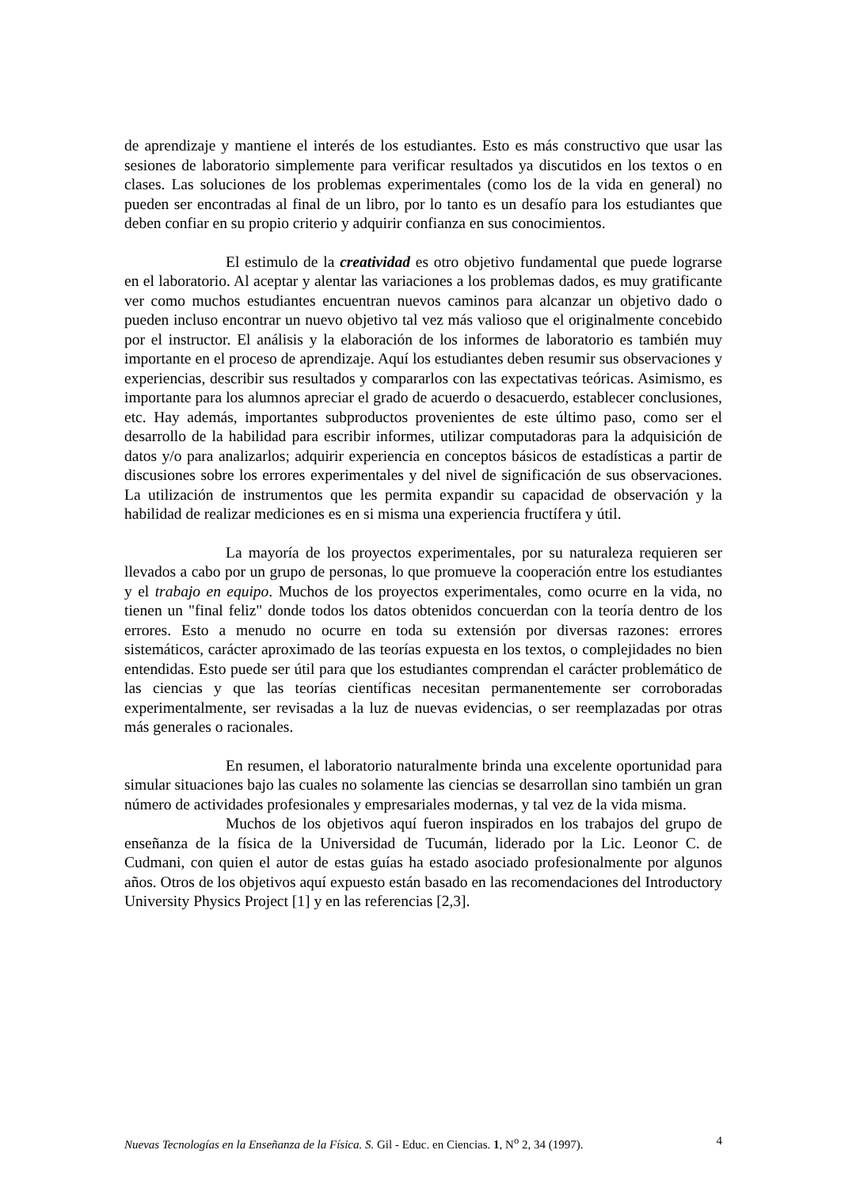de aprendizaje y mantiene el interés de los estudiantes. Esto es más constructivo que usar las sesiones de laboratorio simplemente para verificar resultados ya discutidos en los textos o en clases. Las soluciones de los problemas experimentales (como los de la vida en general) no pueden ser encontradas al final de un libro, por lo tanto es un desafío para los estudiantes que deben confiar en su propio criterio y adquirir confianza en sus conocimientos.
El estimulo de la creatividad es otro objetivo fundamental que puede lograrse en el laboratorio. Al aceptar y alentar las variaciones a los problemas dados, es muy gratificante ver como muchos estudiantes encuentran nuevos caminos para alcanzar un objetivo dado o pueden incluso encontrar un nuevo objetivo tal vez más valioso que el originalmente concebido por el instructor. El análisis y la elaboración de los informes de laboratorio es también muy importante en el proceso de aprendizaje. Aquí los estudiantes deben resumir sus observaciones y experiencias, describir sus resultados y compararlos con las expectativas teóricas. Asimismo, es importante para los alumnos apreciar el grado de acuerdo o desacuerdo, establecer conclusiones, etc. Hay además, importantes subproductos provenientes de este último paso, como ser el desarrollo de la habilidad para escribir informes, utilizar computadoras para la adquisición de datos y/o para analizarlos; adquirir experiencia en conceptos básicos de estadísticas a partir de discusiones sobre los errores experimentales y del nivel de significación de sus observaciones. La utilización de instrumentos que les permita expandir su capacidad de observación y la habilidad de realizar mediciones es en si misma una experiencia fructífera y útil.
La mayoría de los proyectos experimentales, por su naturaleza requieren ser llevados a cabo por un grupo de personas, lo que promueve la cooperación entre los estudiantes y el trabajo en equipo. Muchos de los proyectos experimentales, como ocurre en la vida, no tienen un "final feliz" donde todos los datos obtenidos concuerdan con la teoría dentro de los errores. Esto a menudo no ocurre en toda su extensión por diversas razones: errores sistemáticos, carácter aproximado de las teorías expuesta en los textos, o complejidades no bien entendidas. Esto puede ser útil para que los estudiantes comprendan el carácter problemático de las ciencias y que las teorías científicas necesitan permanentemente ser corroboradas experimentalmente, ser revisadas a la luz de nuevas evidencias, o ser reemplazadas por otras más generales o racionales.
En resumen, el laboratorio naturalmente brinda una excelente oportunidad para simular situaciones bajo las cuales no solamente las ciencias se desarrollan sino también un gran número de actividades profesionales y empresariales modernas, y tal vez de la vida misma.
Muchos de los objetivos aquí fueron inspirados en los trabajos del grupo de enseñanza de la física de la Universidad de Tucumán, liderado por la Lic. Leonor C. de Cudmani, con quien el autor de estas guías ha estado asociado profesionalmente por algunos años. Otros de los objetivos aquí expuesto están basado en las recomendaciones del Introductory University Physics Project [1] y en las referencias [2,3].
Nuevas Tecnologías en la Enseñanza de la Física. S. Gil - Educ. en Ciencias. 1, N<sup>o</sup> 2, 34 (1997). 4